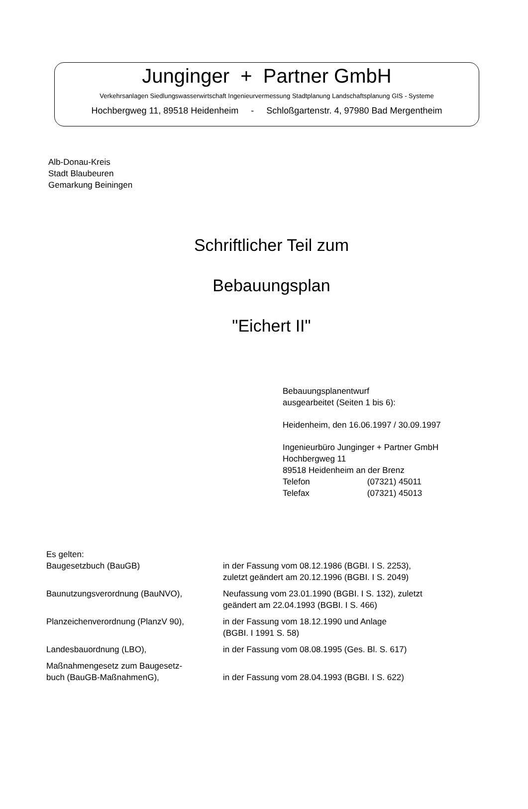Junginger + Partner GmbH
Verkehrsanlagen Siedlungswasserwirtschaft Ingenieurvermessung Stadtplanung Landschaftsplanung GIS - Systeme
Hochbergweg 11, 89518 Heidenheim - Schloßgartenstr. 4, 97980 Bad Mergentheim
Alb-Donau-Kreis
Stadt Blaubeuren
Gemarkung Beiningen
Schriftlicher Teil zum
Bebauungsplan
"Eichert II"
Bebauungsplanentwurf
ausgearbeitet (Seiten 1 bis 6):
Heidenheim, den 16.06.1997 / 30.09.1997
Ingenieurbüro Junginger + Partner GmbH
Hochbergweg 11
89518 Heidenheim an der Brenz
Telefon (07321) 45011
Telefax (07321) 45013
| Es gelten: | |
| Baugesetzbuch (BauGB) | in der Fassung vom 08.12.1986 (BGBI. I S. 2253), zuletzt geändert am 20.12.1996 (BGBI. I S. 2049) |
| Baunutzungsverordnung (BauNVO), | Neufassung vom 23.01.1990 (BGBI. I S. 132), zuletzt geändert am 22.04.1993 (BGBI. I S. 466) |
| Planzeichenverordnung (PlanzV 90), | in der Fassung vom 18.12.1990 und Anlage (BGBI. I 1991 S. 58) |
| Landesbauordnung (LBO), | in der Fassung vom 08.08.1995 (Ges. Bl. S. 617) |
| Maßnahmengesetz zum Baugesetz- buch (BauGB-MaßnahmenG), | in der Fassung vom 28.04.1993 (BGBI. I S. 622) |